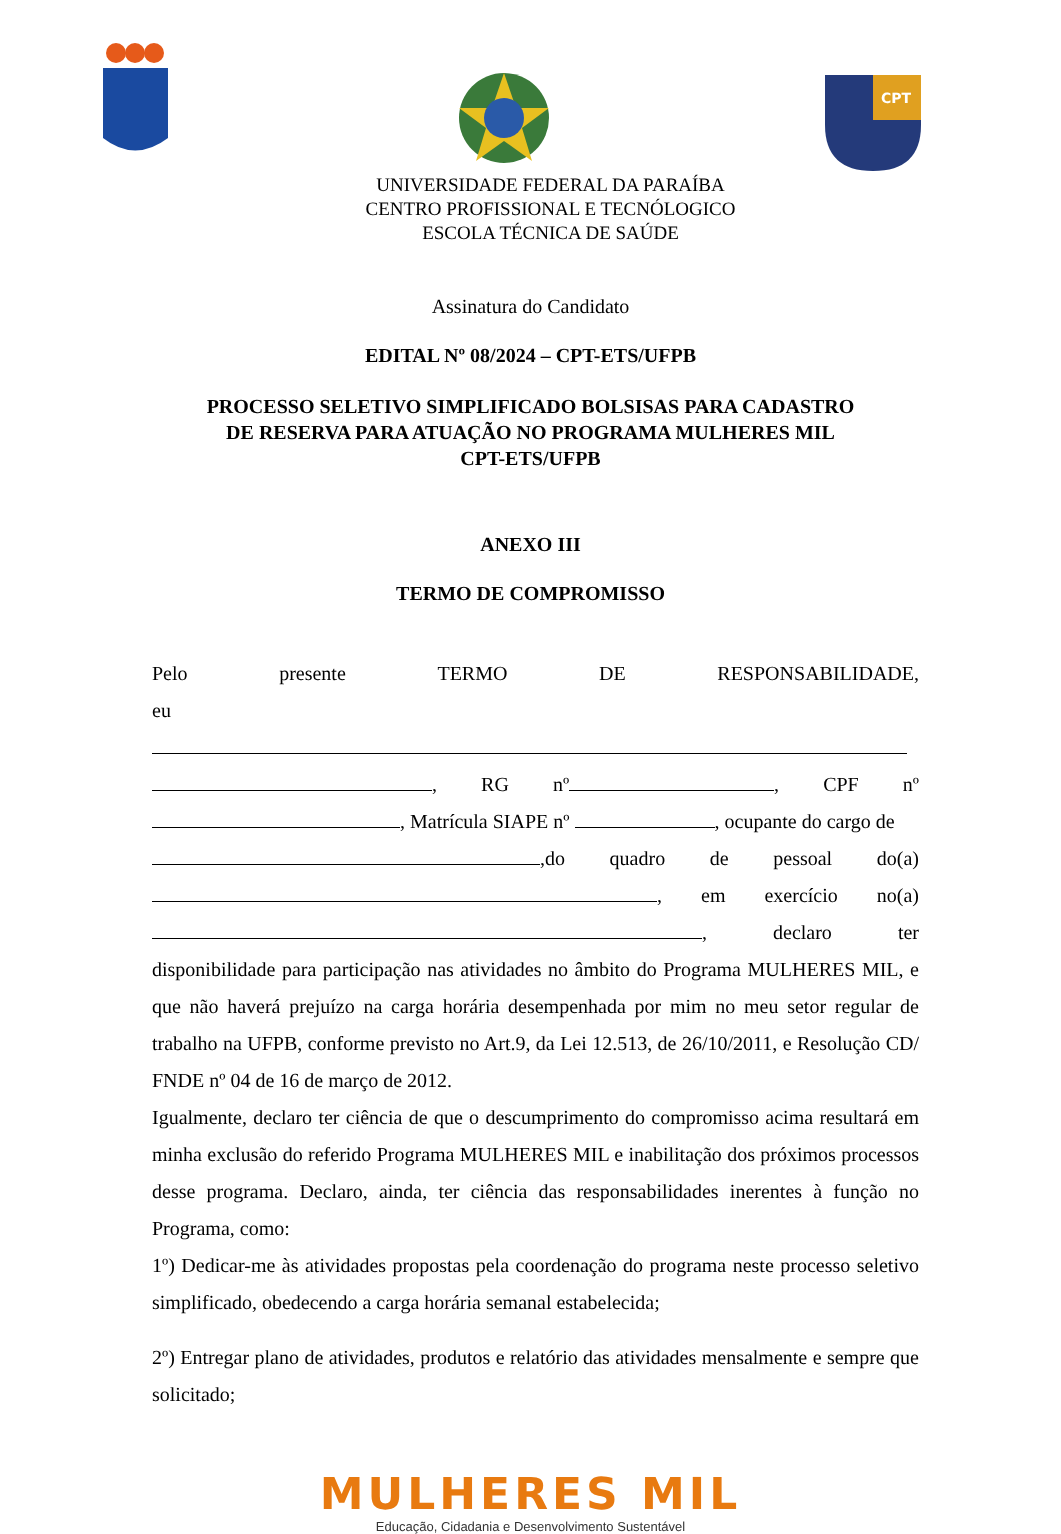CPT
UNIVERSIDADE FEDERAL DA PARAÍBA
CENTRO PROFISSIONAL E TECNÓLOGICO
ESCOLA TÉCNICA DE SAÚDE
Assinatura do Candidato
EDITAL Nº 08/2024 – CPT-ETS/UFPB
PROCESSO SELETIVO SIMPLIFICADO BOLSISAS PARA CADASTRO
DE RESERVA PARA ATUAÇÃO NO PROGRAMA MULHERES MIL
CPT-ETS/UFPB
ANEXO III
TERMO DE COMPROMISSO
Pelo presente TERMO DE RESPONSABILIDADE,
eu
, RG nº , CPF nº
, Matrícula SIAPE nº , ocupante do cargo de
,do quadro de pessoal do(a)
, em exercício no(a)
, declaro ter
disponibilidade para participação nas atividades no âmbito do Programa MULHERES MIL, e que não haverá prejuízo na carga horária desempenhada por mim no meu setor regular de trabalho na UFPB, conforme previsto no Art.9, da Lei 12.513, de 26/10/2011, e Resolução CD/ FNDE nº 04 de 16 de março de 2012.
Igualmente, declaro ter ciência de que o descumprimento do compromisso acima resultará em minha exclusão do referido Programa MULHERES MIL e inabilitação dos próximos processos desse programa. Declaro, ainda, ter ciência das responsabilidades inerentes à função no Programa, como:
1º) Dedicar-me às atividades propostas pela coordenação do programa neste processo seletivo simplificado, obedecendo a carga horária semanal estabelecida;
2º) Entregar plano de atividades, produtos e relatório das atividades mensalmente e sempre que solicitado;
MULHERES MIL
Educação, Cidadania e Desenvolvimento Sustentável